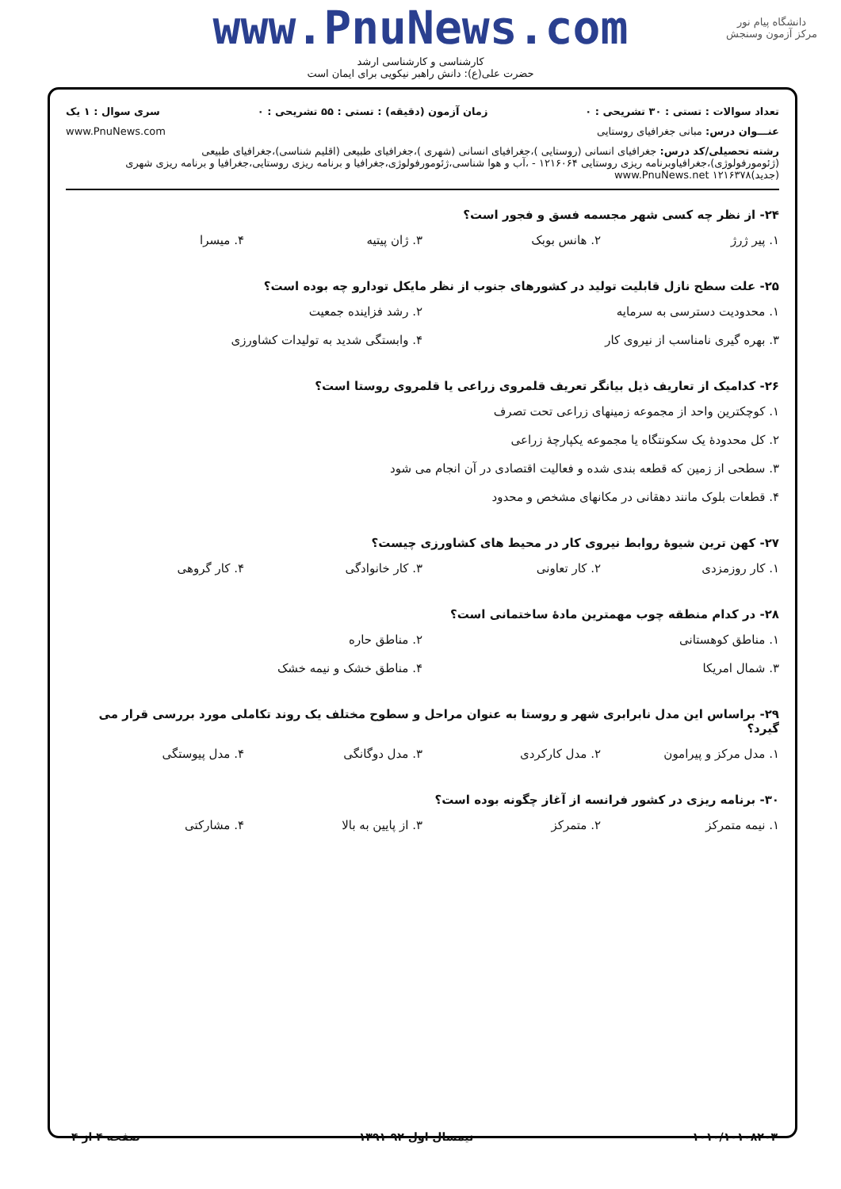دانشگاه پیام نور
مرکز آزمون وسنجش
www.PnuNews.com
کارشناسی و کارشناسی ارشد
حضرت علی(ع): دانش راهبر نیکویی برای ایمان است
تعداد سوالات : تستی : ۳۰ تشریحی : ۰ زمان آزمون (دقیقه) : تستی : ۵۵ تشریحی : ۰ سری سوال : ۱ یک
عنـــوان درس: مبانی جغرافیای روستایی www.PnuNews.com
رشته تحصیلی/کد درس: جغرافیای انسانی (روستایی )،جغرافیای انسانی (شهری )،جغرافیای طبیعی (اقلیم شناسی)،جغرافیای طبیعی (ژئومورفولوژی)،جغرافیاوبرنامه ریزی روستایی ۱۲۱۶۰۶۴ - ،آب و هوا شناسی،ژئومورفولوژی،جغرافیا و برنامه ریزی روستایی،جغرافیا و برنامه ریزی شهری (جدید)۱۲۱۶۳۷۸ www.PnuNews.net
۲۴- از نظر چه کسی شهر مجسمه فسق و فجور است؟
۱. پیر ژرژ ۲. هانس بوبک ۳. ژان پیتیه ۴. میسرا
۲۵- علت سطح نازل قابلیت تولید در کشورهای جنوب از نظر مایکل تودارو چه بوده است؟
۱. محدودیت دسترسی به سرمایه ۲. رشد فزاینده جمعیت ۳. بهره گیری نامناسب از نیروی کار ۴. وابستگی شدید به تولیدات کشاورزی
۲۶- کدامیک از تعاریف ذیل بیانگر تعریف قلمروی زراعی یا قلمروی روستا است؟
۱. کوچکترین واحد از مجموعه زمینهای زراعی تحت تصرف ۲. کل محدودهٔ یک سکونتگاه یا مجموعه یکپارچهٔ زراعی ۳. سطحی از زمین که قطعه بندی شده و فعالیت اقتصادی در آن انجام می شود ۴. قطعات بلوک مانند دهقانی در مکانهای مشخص و محدود
۲۷- کهن ترین شیوهٔ روابط نیروی کار در محیط های کشاورزی چیست؟
۱. کار روزمزدی ۲. کار تعاونی ۳. کار خانوادگی ۴. کار گروهی
۲۸- در کدام منطقه چوب مهمترین مادهٔ ساختمانی است؟
۱. مناطق کوهستانی ۲. مناطق حاره ۳. شمال امریکا ۴. مناطق خشک و نیمه خشک
۲۹- براساس این مدل نابرابری شهر و روستا به عنوان مراحل و سطوح مختلف یک روند تکاملی مورد بررسی قرار می گیرد؟
۱. مدل مرکز و پیرامون ۲. مدل کارکردی ۳. مدل دوگانگی ۴. مدل پیوستگی
۳۰- برنامه ریزی در کشور فرانسه از آغاز چگونه بوده است؟
۱. نیمه متمرکز ۲. متمرکز ۳. از پایین به بالا ۴. مشارکتی
۱۰۱۰/۱۰۱۰۸۲۰۳ نیمسال اول ۹۲-۱۳۹۱ صفحه ۴ از ۴